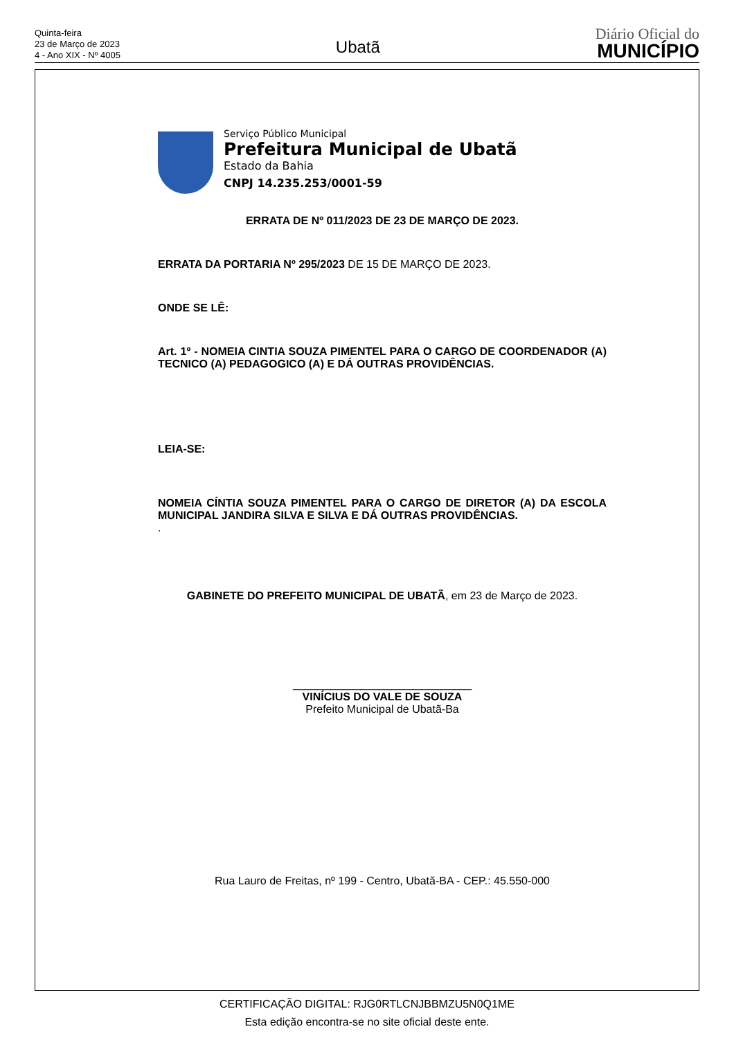Quinta-feira
23 de Março de 2023
4 - Ano XIX - Nº 4005
Ubatã
Diário Oficial do
MUNICÍPIO
Serviço Público Municipal
Prefeitura Municipal de Ubatã
Estado da Bahia
CNPJ 14.235.253/0001-59
ERRATA DE Nº 011/2023 DE 23 DE MARÇO DE 2023.
ERRATA DA PORTARIA Nº 295/2023 DE 15 DE MARÇO DE 2023.
ONDE SE LÊ:
Art. 1º - NOMEIA CINTIA SOUZA PIMENTEL PARA O CARGO DE COORDENADOR (A) TECNICO (A) PEDAGOGICO (A) E DÁ OUTRAS PROVIDÊNCIAS.
LEIA-SE:
NOMEIA CÍNTIA SOUZA PIMENTEL PARA O CARGO DE DIRETOR (A) DA ESCOLA MUNICIPAL JANDIRA SILVA E SILVA E DÁ OUTRAS PROVIDÊNCIAS.
.
GABINETE DO PREFEITO MUNICIPAL DE UBATÃ, em 23 de Março de 2023.
_____________________________
VINÍCIUS DO VALE DE SOUZA
Prefeito Municipal de Ubatã-Ba
Rua Lauro de Freitas, nº 199 - Centro, Ubatã-BA - CEP.: 45.550-000
CERTIFICAÇÃO DIGITAL: RJG0RTLCNJBBMZU5N0Q1ME
Esta edição encontra-se no site oficial deste ente.